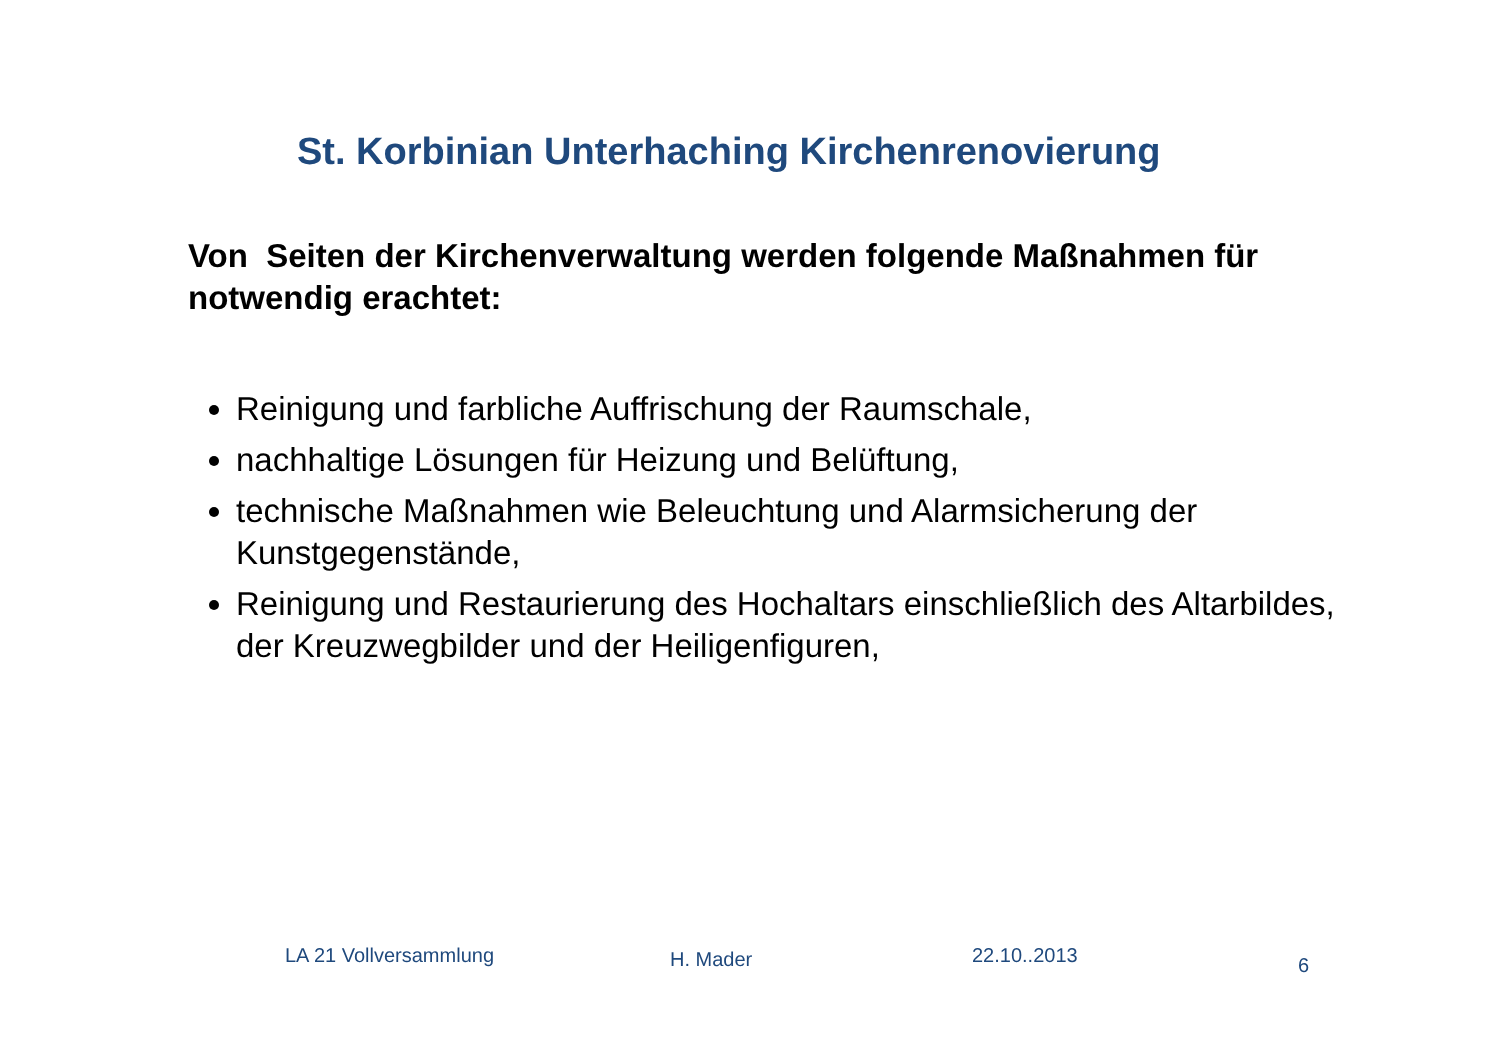St. Korbinian Unterhaching Kirchenrenovierung
Von Seiten der Kirchenverwaltung werden folgende Maßnahmen für notwendig erachtet:
Reinigung und farbliche Auffrischung der Raumschale,
nachhaltige Lösungen für Heizung und Belüftung,
technische Maßnahmen wie Beleuchtung und Alarmsicherung der Kunstgegenstände,
Reinigung und Restaurierung des Hochaltars einschließlich des Altarbildes, der Kreuzwegbilder und der Heiligenfiguren,
LA 21 Vollversammlung H. Mader 22.10..2013 6